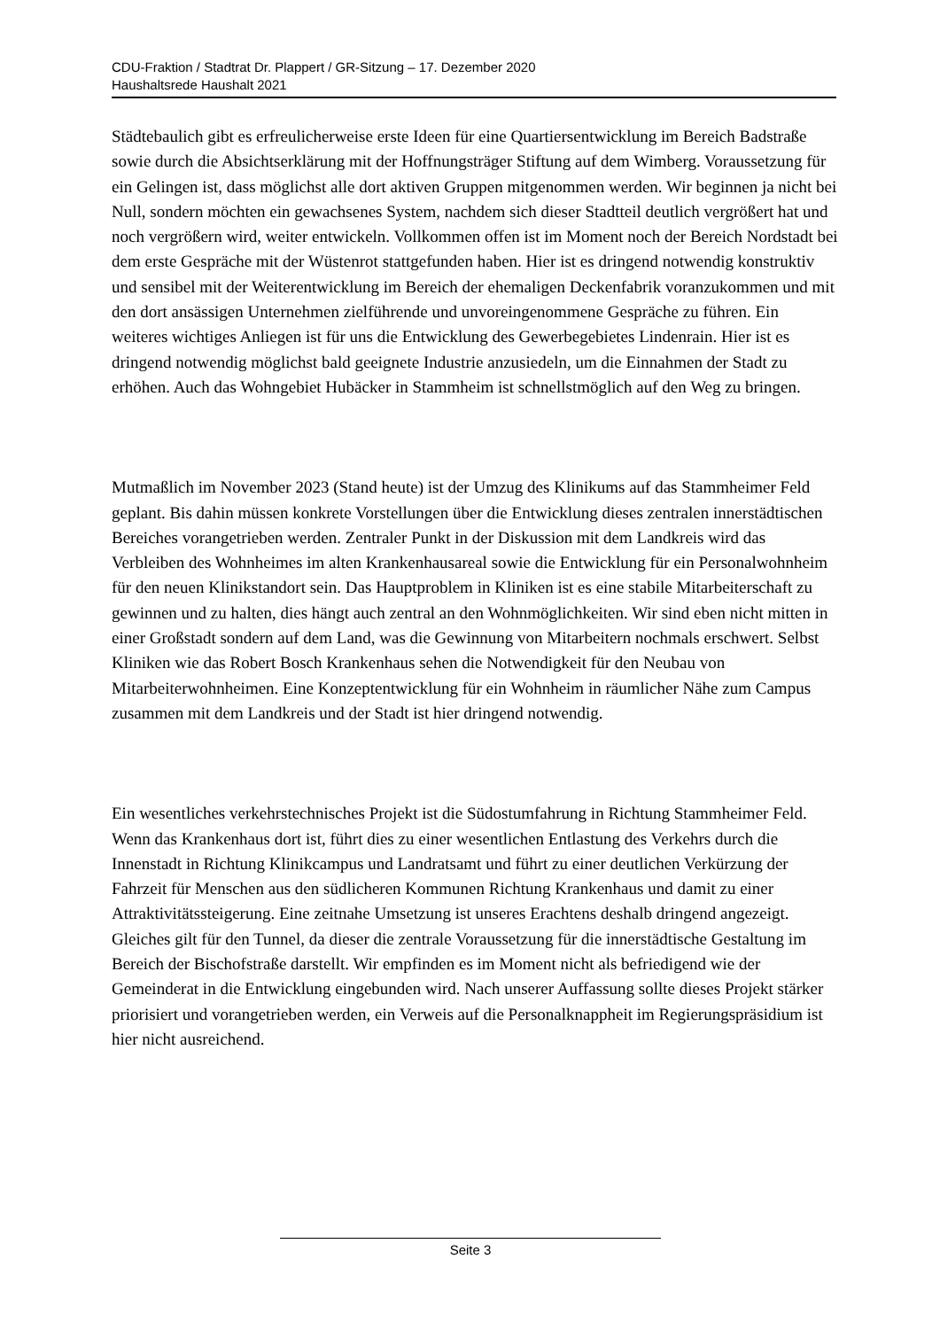CDU-Fraktion / Stadtrat Dr. Plappert / GR-Sitzung – 17. Dezember 2020
Haushaltsrede Haushalt 2021
Städtebaulich gibt es erfreulicherweise erste Ideen für eine Quartiersentwicklung im Bereich Badstraße sowie durch die Absichtserklärung mit der Hoffnungsträger Stiftung auf dem Wimberg. Voraussetzung für ein Gelingen ist, dass möglichst alle dort aktiven Gruppen mitgenommen werden. Wir beginnen ja nicht bei Null, sondern möchten ein gewachsenes System, nachdem sich dieser Stadtteil deutlich vergrößert hat und noch vergrößern wird, weiter entwickeln. Vollkommen offen ist im Moment noch der Bereich Nordstadt bei dem erste Gespräche mit der Wüstenrot stattgefunden haben. Hier ist es dringend notwendig konstruktiv und sensibel mit der Weiterentwicklung im Bereich der ehemaligen Deckenfabrik voranzukommen und mit den dort ansässigen Unternehmen zielführende und unvoreingenommene Gespräche zu führen. Ein weiteres wichtiges Anliegen ist für uns die Entwicklung des Gewerbegebietes Lindenrain. Hier ist es dringend notwendig möglichst bald geeignete Industrie anzusiedeln, um die Einnahmen der Stadt zu erhöhen. Auch das Wohngebiet Hubäcker in Stammheim ist schnellstmöglich auf den Weg zu bringen.
Mutmaßlich im November 2023 (Stand heute) ist der Umzug des Klinikums auf das Stammheimer Feld geplant. Bis dahin müssen konkrete Vorstellungen über die Entwicklung dieses zentralen innerstädtischen Bereiches vorangetrieben werden. Zentraler Punkt in der Diskussion mit dem Landkreis wird das Verbleiben des Wohnheimes im alten Krankenhausareal sowie die Entwicklung für ein Personalwohnheim für den neuen Klinikstandort sein. Das Hauptproblem in Kliniken ist es eine stabile Mitarbeiterschaft zu gewinnen und zu halten, dies hängt auch zentral an den Wohnmöglichkeiten. Wir sind eben nicht mitten in einer Großstadt sondern auf dem Land, was die Gewinnung von Mitarbeitern nochmals erschwert. Selbst Kliniken wie das Robert Bosch Krankenhaus sehen die Notwendigkeit für den Neubau von Mitarbeiterwohnheimen. Eine Konzeptentwicklung für ein Wohnheim in räumlicher Nähe zum Campus zusammen mit dem Landkreis und der Stadt ist hier dringend notwendig.
Ein wesentliches verkehrstechnisches Projekt ist die Südostumfahrung in Richtung Stammheimer Feld. Wenn das Krankenhaus dort ist, führt dies zu einer wesentlichen Entlastung des Verkehrs durch die Innenstadt in Richtung Klinikcampus und Landratsamt und führt zu einer deutlichen Verkürzung der Fahrzeit für Menschen aus den südlicheren Kommunen Richtung Krankenhaus und damit zu einer Attraktivitätssteigerung. Eine zeitnahe Umsetzung ist unseres Erachtens deshalb dringend angezeigt. Gleiches gilt für den Tunnel, da dieser die zentrale Voraussetzung für die innerstädtische Gestaltung im Bereich der Bischofstraße darstellt. Wir empfinden es im Moment nicht als befriedigend wie der Gemeinderat in die Entwicklung eingebunden wird. Nach unserer Auffassung sollte dieses Projekt stärker priorisiert und vorangetrieben werden, ein Verweis auf die Personalknappheit im Regierungspräsidium ist hier nicht ausreichend.
Seite 3